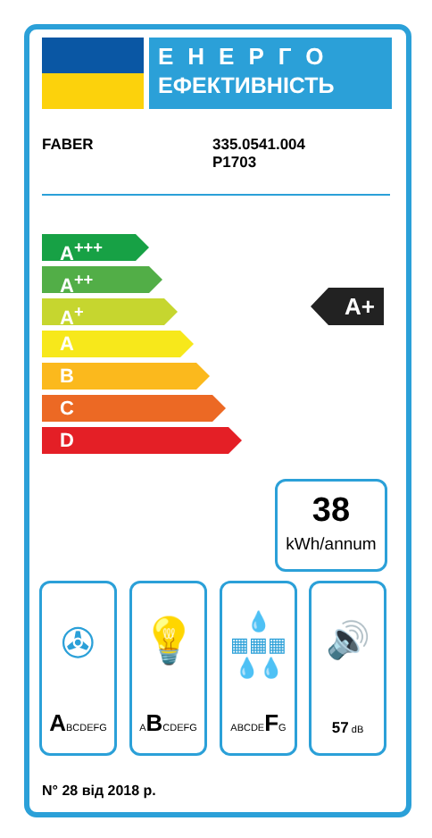ЕНЕРГО
ЕФЕКТИВНІСТЬ
FABER
335.0541.004
P1703
A<sup>+++</sup>
A<sup>++</sup>
A<sup>+</sup>
A
B
C
D
A+
38
kWh/annum
✇
ABCDEFG
💡
ABCDEFG
💧
▦▦▦
💧💧
ABCDEFG
🔊
57 dB
N° 28 від 2018 р.